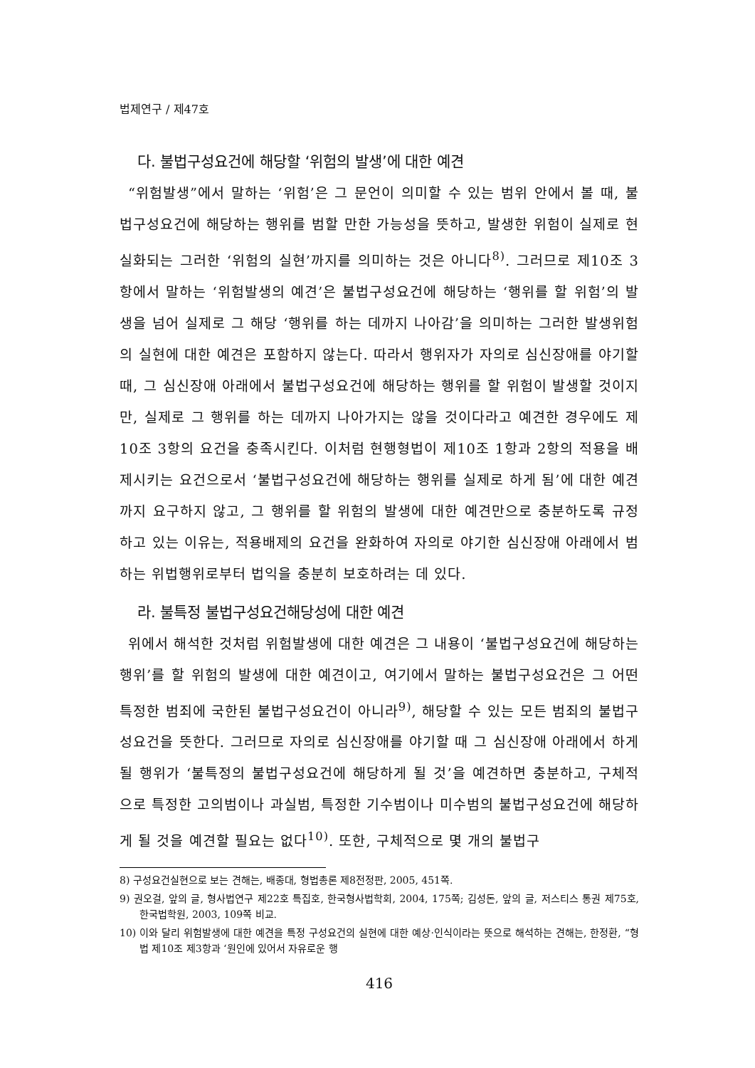법제연구 / 제47호
다. 불법구성요건에 해당할 ‘위험의 발생’에 대한 예견
“위험발생”에서 말하는 ‘위험’은 그 문언이 의미할 수 있는 범위 안에서 볼 때, 불법구성요건에 해당하는 행위를 범할 만한 가능성을 뜻하고, 발생한 위험이 실제로 현실화되는 그러한 ‘위험의 실현’까지를 의미하는 것은 아니다<sup>8)</sup>. 그러므로 제10조 3항에서 말하는 ‘위험발생의 예견’은 불법구성요건에 해당하는 ‘행위를 할 위험’의 발생을 넘어 실제로 그 해당 ‘행위를 하는 데까지 나아감’을 의미하는 그러한 발생위험의 실현에 대한 예견은 포함하지 않는다. 따라서 행위자가 자의로 심신장애를 야기할 때, 그 심신장애 아래에서 불법구성요건에 해당하는 행위를 할 위험이 발생할 것이지만, 실제로 그 행위를 하는 데까지 나아가지는 않을 것이다라고 예견한 경우에도 제10조 3항의 요건을 충족시킨다. 이처럼 현행형법이 제10조 1항과 2항의 적용을 배제시키는 요건으로서 ‘불법구성요건에 해당하는 행위를 실제로 하게 됨’에 대한 예견까지 요구하지 않고, 그 행위를 할 위험의 발생에 대한 예견만으로 충분하도록 규정하고 있는 이유는, 적용배제의 요건을 완화하여 자의로 야기한 심신장애 아래에서 범하는 위법행위로부터 법익을 충분히 보호하려는 데 있다.
라. 불특정 불법구성요건해당성에 대한 예견
위에서 해석한 것처럼 위험발생에 대한 예견은 그 내용이 ‘불법구성요건에 해당하는 행위’를 할 위험의 발생에 대한 예견이고, 여기에서 말하는 불법구성요건은 그 어떤 특정한 범죄에 국한된 불법구성요건이 아니라<sup>9)</sup>, 해당할 수 있는 모든 범죄의 불법구성요건을 뜻한다. 그러므로 자의로 심신장애를 야기할 때 그 심신장애 아래에서 하게 될 행위가 ‘불특정의 불법구성요건에 해당하게 될 것’을 예견하면 충분하고, 구체적으로 특정한 고의범이나 과실범, 특정한 기수범이나 미수범의 불법구성요건에 해당하게 될 것을 예견할 필요는 없다<sup>10)</sup>. 또한, 구체적으로 몇 개의 불법구
8) 구성요건실현으로 보는 견해는, 배종대, 형법총론 제8전정판, 2005, 451쪽.
9) 권오걸, 앞의 글, 형사법연구 제22호 특집호, 한국형사법학회, 2004, 175쪽; 김성돈, 앞의 글, 저스티스 통권 제75호, 한국법학원, 2003, 109쪽 비교.
10) 이와 달리 위험발생에 대한 예견을 특정 구성요건의 실현에 대한 예상·인식이라는 뜻으로 해석하는 견해는, 한정환, “형법 제10조 제3항과 ‘원인에 있어서 자유로운 행
416